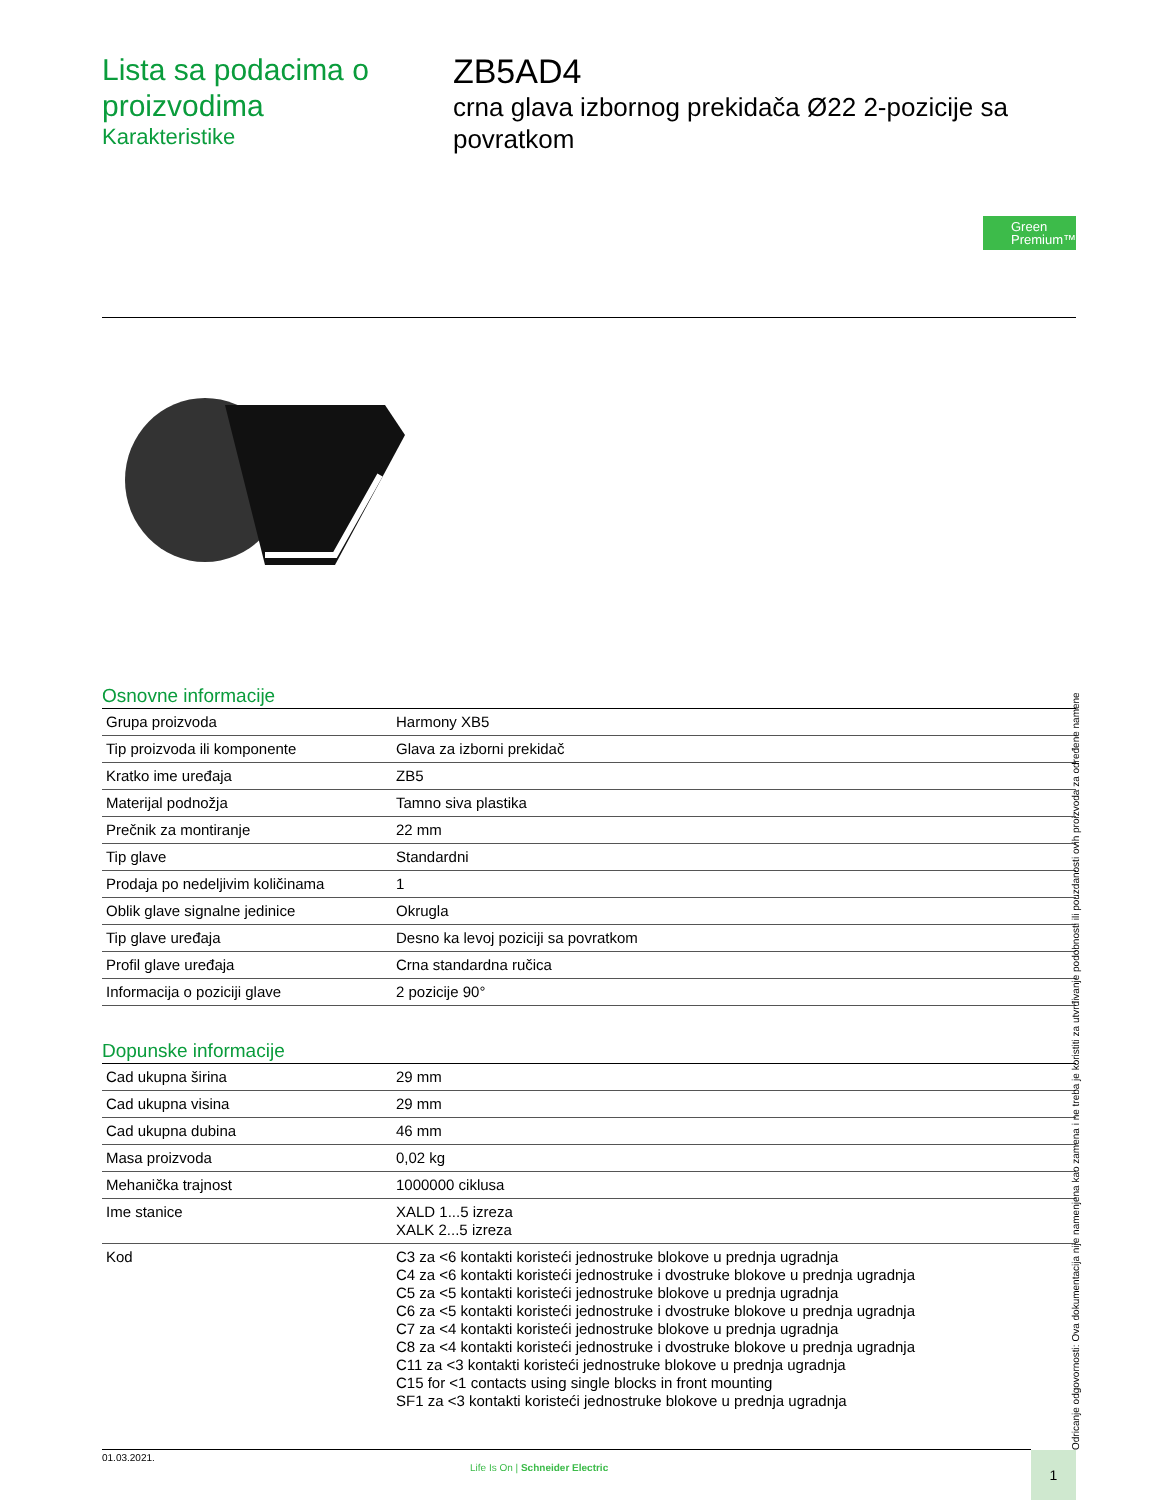Lista sa podacima o proizvodima
Karakteristike
ZB5AD4
crna glava izbornog prekidača Ø22 2-pozicije sa povratkom
Green Premium™
Osnovne informacije
| Grupa proizvoda | Harmony XB5 |
| Tip proizvoda ili komponente | Glava za izborni prekidač |
| Kratko ime uređaja | ZB5 |
| Materijal podnožja | Tamno siva plastika |
| Prečnik za montiranje | 22 mm |
| Tip glave | Standardni |
| Prodaja po nedeljivim količinama | 1 |
| Oblik glave signalne jedinice | Okrugla |
| Tip glave uređaja | Desno ka levoj poziciji sa povratkom |
| Profil glave uređaja | Crna standardna ručica |
| Informacija o poziciji glave | 2 pozicije 90° |
Dopunske informacije
| Cad ukupna širina | 29 mm |
| Cad ukupna visina | 29 mm |
| Cad ukupna dubina | 46 mm |
| Masa proizvoda | 0,02 kg |
| Mehanička trajnost | 1000000 ciklusa |
| Ime stanice | XALD 1...5 izreza XALK 2...5 izreza |
| Kod | C3 za <6 kontakti koristeći jednostruke blokove u prednja ugradnja C4 za <6 kontakti koristeći jednostruke i dvostruke blokove u prednja ugradnja C5 za <5 kontakti koristeći jednostruke blokove u prednja ugradnja C6 za <5 kontakti koristeći jednostruke i dvostruke blokove u prednja ugradnja C7 za <4 kontakti koristeći jednostruke blokove u prednja ugradnja C8 za <4 kontakti koristeći jednostruke i dvostruke blokove u prednja ugradnja C11 za <3 kontakti koristeći jednostruke blokove u prednja ugradnja C15 for <1 contacts using single blocks in front mounting SF1 za <3 kontakti koristeći jednostruke blokove u prednja ugradnja |
Odricanje odgovornosti: Ova dokumentacija nije namenjena kao zamena i ne treba je koristiti za utvrđivanje podobnosti ili pouzdanosti ovih proizvoda za određene namene
01.03.2021.
Life Is On | Schneider Electric
1